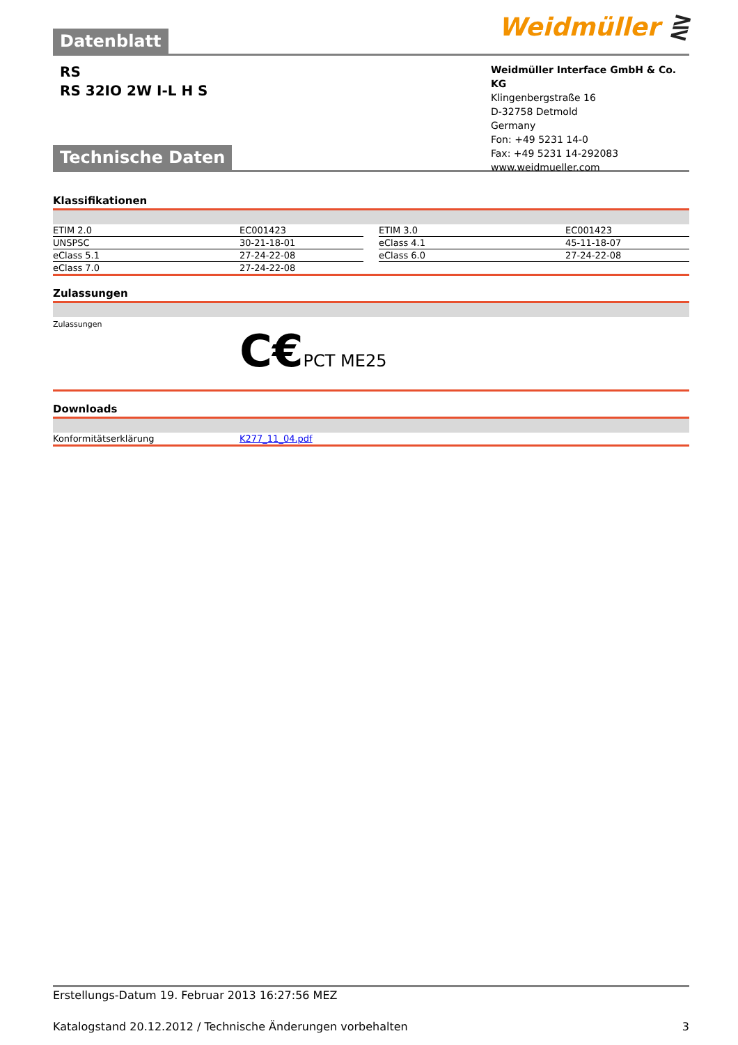Datenblatt Weidmüller ⋛
RS
RS 32IO 2W I-L H S
Weidmüller Interface GmbH & Co. KG
Klingenbergstraße 16
D-32758 Detmold
Germany
Fon: +49 5231 14-0
Fax: +49 5231 14-292083
www.weidmueller.com
Technische Daten
Klassifikationen
| ETIM 2.0 | EC001423 | | ETIM 3.0 | EC001423 |
| UNSPSC | 30-21-18-01 | | eClass 4.1 | 45-11-18-07 |
| eClass 5.1 | 27-24-22-08 | | eClass 6.0 | 27-24-22-08 |
| eClass 7.0 | 27-24-22-08 | | | |
Zulassungen
Zulassungen
C€PCT ME25
Downloads
| Konformitätserklärung | K277_11_04.pdf |
Erstellungs-Datum 19. Februar 2013 16:27:56 MEZ
Katalogstand 20.12.2012 / Technische Änderungen vorbehalten 3